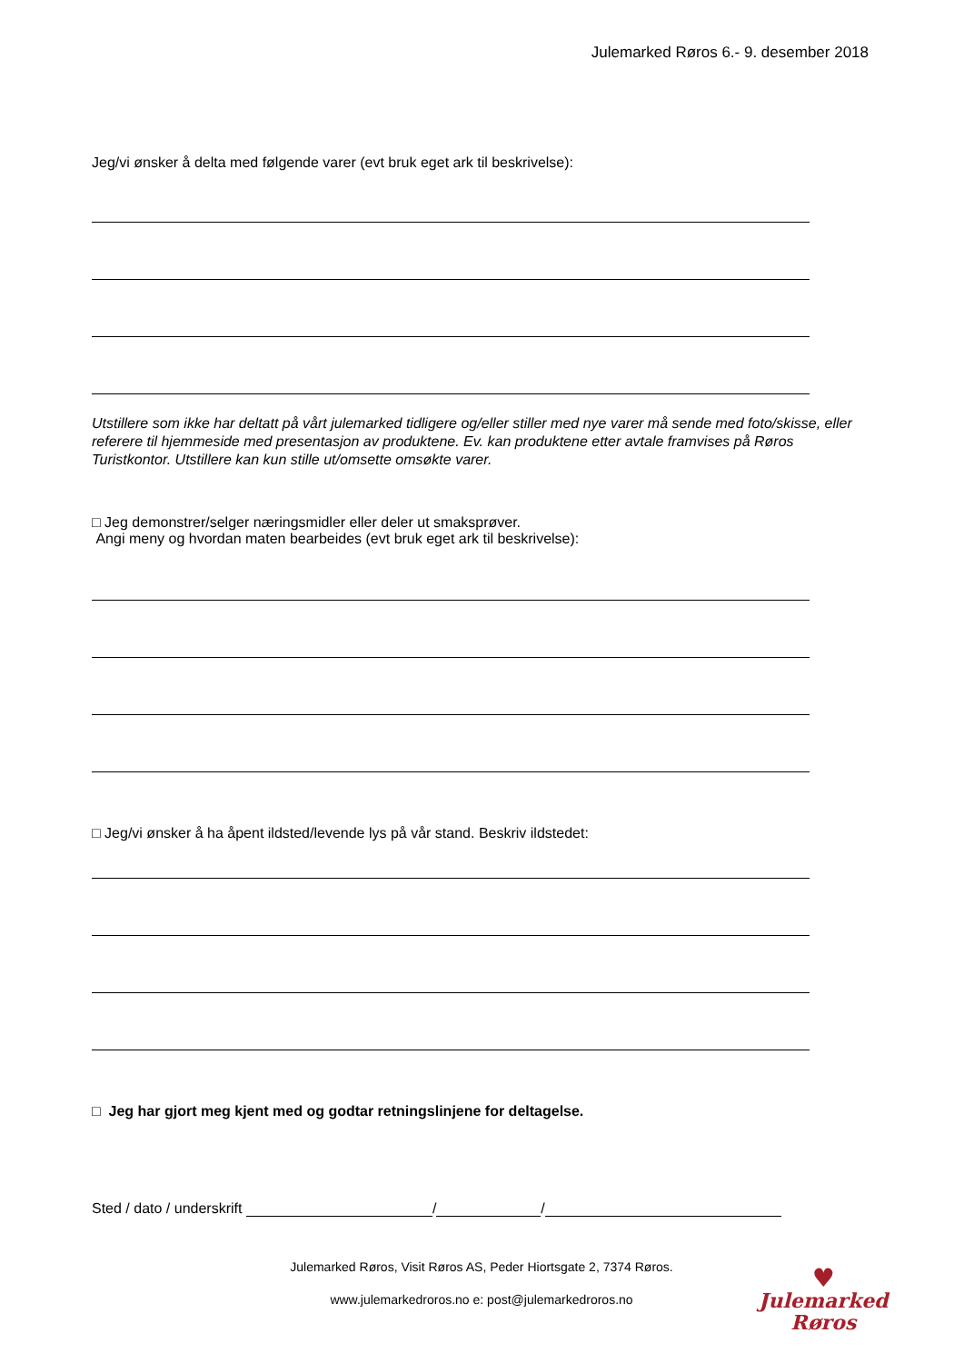Julemarked Røros 6.- 9. desember 2018
Jeg/vi ønsker å delta med følgende varer (evt bruk eget ark til beskrivelse):
Utstillere som ikke har deltatt på vårt julemarked tidligere og/eller stiller med nye varer må sende med foto/skisse, eller referere til hjemmeside med presentasjon av produktene. Ev. kan produktene etter avtale framvises på Røros Turistkontor. Utstillere kan kun stille ut/omsette omsøkte varer.
□ Jeg demonstrer/selger næringsmidler eller deler ut smaksprøver.
Angi meny og hvordan maten bearbeides (evt bruk eget ark til beskrivelse):
□ Jeg/vi ønsker å ha åpent ildsted/levende lys på vår stand. Beskriv ildstedet:
□ Jeg har gjort meg kjent med og godtar retningslinjene for deltagelse.
Sted / dato / underskrift / /
Julemarked Røros, Visit Røros AS, Peder Hiortsgate 2, 7374 Røros.
www.julemarkedroros.no e: post@julemarkedroros.no
♥
Julemarked
Røros